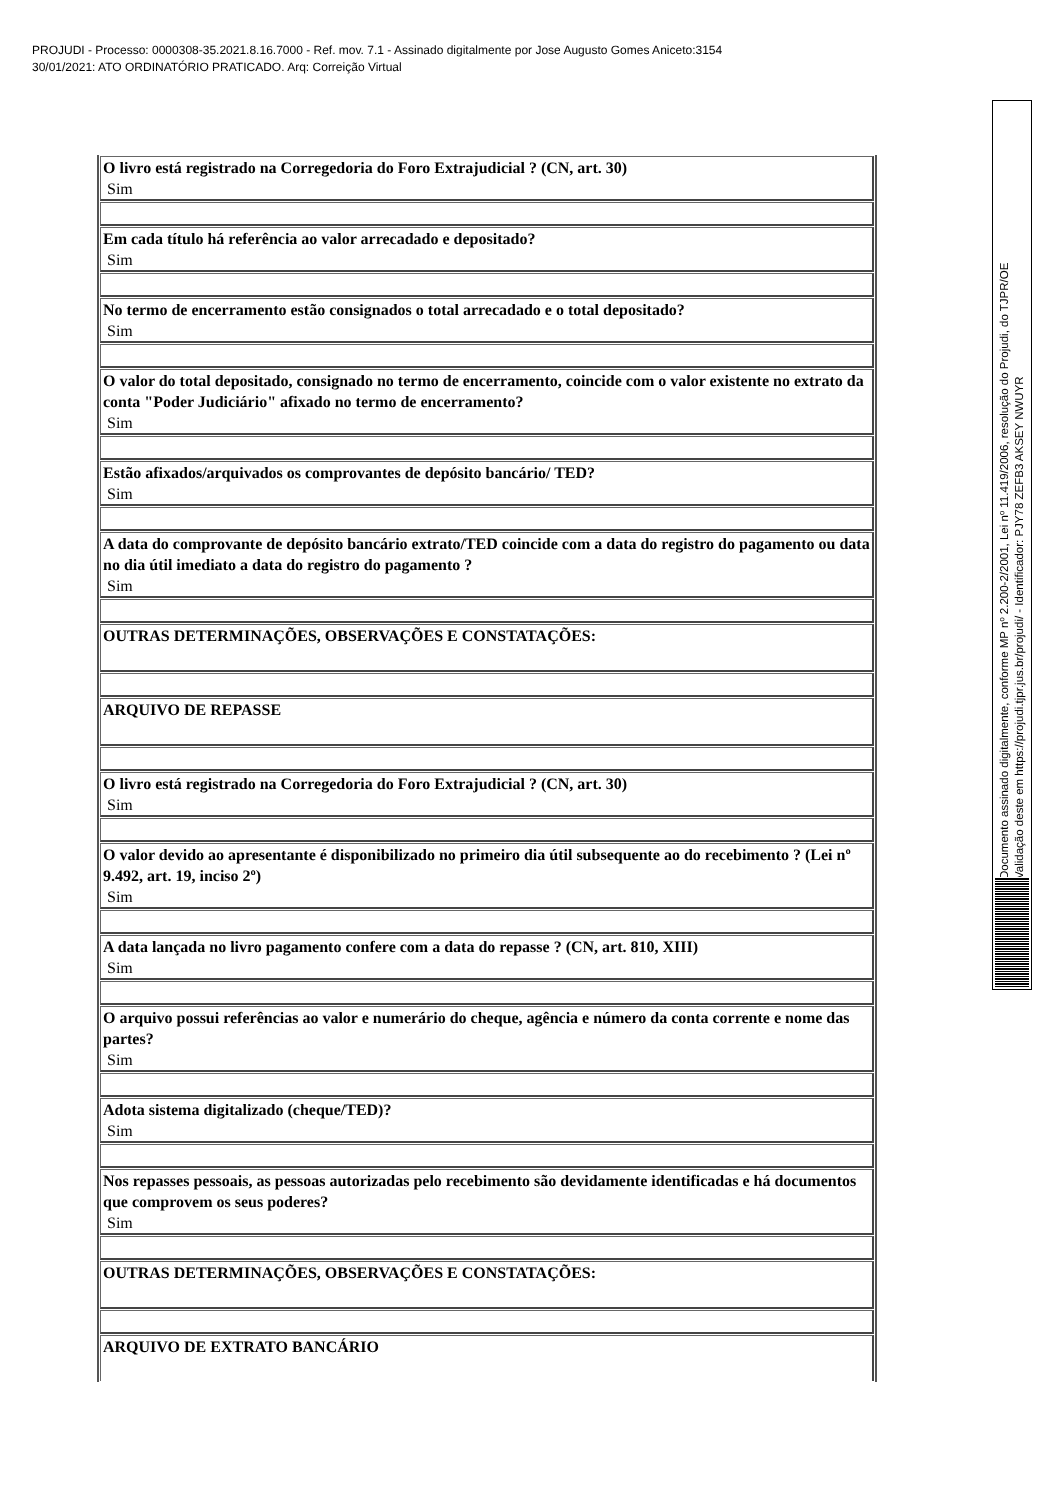PROJUDI - Processo: 0000308-35.2021.8.16.7000 - Ref. mov. 7.1 - Assinado digitalmente por Jose Augusto Gomes Aniceto:3154
30/01/2021: ATO ORDINATÓRIO PRATICADO. Arq: Correição Virtual
| O livro está registrado na Corregedoria do Foro Extrajudicial ? (CN, art. 30) Sim |
| Em cada título há referência ao valor arrecadado e depositado? Sim |
| No termo de encerramento estão consignados o total arrecadado e o total depositado? Sim |
| O valor do total depositado, consignado no termo de encerramento, coincide com o valor existente no extrato da conta "Poder Judiciário" afixado no termo de encerramento? Sim |
| Estão afixados/arquivados os comprovantes de depósito bancário/ TED? Sim |
| A data do comprovante de depósito bancário extrato/TED coincide com a data do registro do pagamento ou data no dia útil imediato a data do registro do pagamento ? Sim |
| OUTRAS DETERMINAÇÕES, OBSERVAÇÕES E CONSTATAÇÕES: |
| ARQUIVO DE REPASSE |
| O livro está registrado na Corregedoria do Foro Extrajudicial ? (CN, art. 30) Sim |
| O valor devido ao apresentante é disponibilizado no primeiro dia útil subsequente ao do recebimento ? (Lei nº 9.492, art. 19, inciso 2º) Sim |
| A data lançada no livro pagamento confere com a data do repasse ? (CN, art. 810, XIII) Sim |
| O arquivo possui referências ao valor e numerário do cheque, agência e número da conta corrente e nome das partes? Sim |
| Adota sistema digitalizado (cheque/TED)? Sim |
| Nos repasses pessoais, as pessoas autorizadas pelo recebimento são devidamente identificadas e há documentos que comprovem os seus poderes? Sim |
| OUTRAS DETERMINAÇÕES, OBSERVAÇÕES E CONSTATAÇÕES: |
| ARQUIVO DE EXTRATO BANCÁRIO |
Documento assinado digitalmente, conforme MP nº 2.200-2/2001, Lei nº 11.419/2006, resolução do Projudi, do TJPR/OE
Validação deste em https://projudi.tjpr.jus.br/projudi/ - Identificador: PJY78 ZEFB3 AKSEY NWUYR